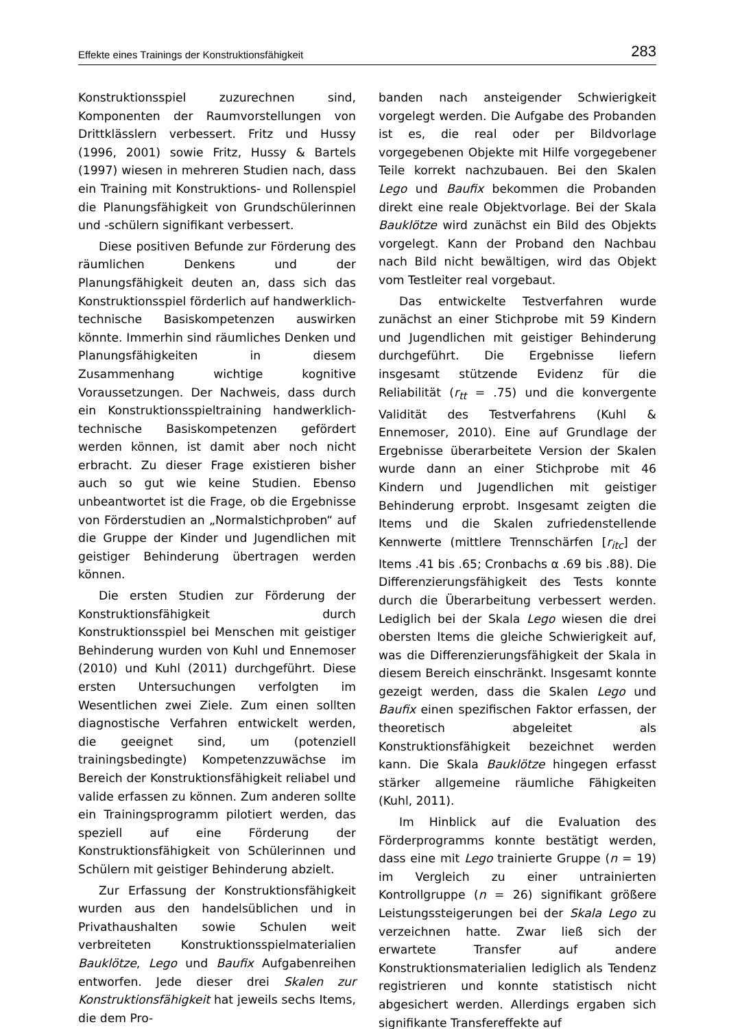Effekte eines Trainings der Konstruktionsfähigkeit 283
Konstruktionsspiel zuzurechnen sind, Komponenten der Raumvorstellungen von Drittklässlern verbessert. Fritz und Hussy (1996, 2001) sowie Fritz, Hussy & Bartels (1997) wiesen in mehreren Studien nach, dass ein Training mit Konstruktions- und Rollenspiel die Planungsfähigkeit von Grundschülerinnen und -schülern signifikant verbessert.
Diese positiven Befunde zur Förderung des räumlichen Denkens und der Planungsfähigkeit deuten an, dass sich das Konstruktionsspiel förderlich auf handwerklich-technische Basiskompetenzen auswirken könnte. Immerhin sind räumliches Denken und Planungsfähigkeiten in diesem Zusammenhang wichtige kognitive Voraussetzungen. Der Nachweis, dass durch ein Konstruktionsspieltraining handwerklich-technische Basiskompetenzen gefördert werden können, ist damit aber noch nicht erbracht. Zu dieser Frage existieren bisher auch so gut wie keine Studien. Ebenso unbeantwortet ist die Frage, ob die Ergebnisse von Förderstudien an „Normalstichproben“ auf die Gruppe der Kinder und Jugendlichen mit geistiger Behinderung übertragen werden können.
Die ersten Studien zur Förderung der Konstruktionsfähigkeit durch Konstruktionsspiel bei Menschen mit geistiger Behinderung wurden von Kuhl und Ennemoser (2010) und Kuhl (2011) durchgeführt. Diese ersten Untersuchungen verfolgten im Wesentlichen zwei Ziele. Zum einen sollten diagnostische Verfahren entwickelt werden, die geeignet sind, um (potenziell trainingsbedingte) Kompetenzzuwächse im Bereich der Konstruktionsfähigkeit reliabel und valide erfassen zu können. Zum anderen sollte ein Trainingsprogramm pilotiert werden, das speziell auf eine Förderung der Konstruktionsfähigkeit von Schülerinnen und Schülern mit geistiger Behinderung abzielt.
Zur Erfassung der Konstruktionsfähigkeit wurden aus den handelsüblichen und in Privathaushalten sowie Schulen weit verbreiteten Konstruktionsspielmaterialien Bauklötze, Lego und Baufix Aufgabenreihen entworfen. Jede dieser drei Skalen zur Konstruktionsfähigkeit hat jeweils sechs Items, die dem Pro-
banden nach ansteigender Schwierigkeit vorgelegt werden. Die Aufgabe des Probanden ist es, die real oder per Bildvorlage vorgegebenen Objekte mit Hilfe vorgegebener Teile korrekt nachzubauen. Bei den Skalen Lego und Baufix bekommen die Probanden direkt eine reale Objektvorlage. Bei der Skala Bauklötze wird zunächst ein Bild des Objekts vorgelegt. Kann der Proband den Nachbau nach Bild nicht bewältigen, wird das Objekt vom Testleiter real vorgebaut.
Das entwickelte Testverfahren wurde zunächst an einer Stichprobe mit 59 Kindern und Jugendlichen mit geistiger Behinderung durchgeführt. Die Ergebnisse liefern insgesamt stützende Evidenz für die Reliabilität (r<sub>tt</sub> = .75) und die konvergente Validität des Testverfahrens (Kuhl & Ennemoser, 2010). Eine auf Grundlage der Ergebnisse überarbeitete Version der Skalen wurde dann an einer Stichprobe mit 46 Kindern und Jugendlichen mit geistiger Behinderung erprobt. Insgesamt zeigten die Items und die Skalen zufriedenstellende Kennwerte (mittlere Trennschärfen [r<sub>itc</sub>] der Items .41 bis .65; Cronbachs α .69 bis .88). Die Differenzierungsfähigkeit des Tests konnte durch die Überarbeitung verbessert werden. Lediglich bei der Skala Lego wiesen die drei obersten Items die gleiche Schwierigkeit auf, was die Differenzierungsfähigkeit der Skala in diesem Bereich einschränkt. Insgesamt konnte gezeigt werden, dass die Skalen Lego und Baufix einen spezifischen Faktor erfassen, der theoretisch abgeleitet als Konstruktionsfähigkeit bezeichnet werden kann. Die Skala Bauklötze hingegen erfasst stärker allgemeine räumliche Fähigkeiten (Kuhl, 2011).
Im Hinblick auf die Evaluation des Förderprogramms konnte bestätigt werden, dass eine mit Lego trainierte Gruppe (n = 19) im Vergleich zu einer untrainierten Kontrollgruppe (n = 26) signifikant größere Leistungssteigerungen bei der Skala Lego zu verzeichnen hatte. Zwar ließ sich der erwartete Transfer auf andere Konstruktionsmaterialien lediglich als Tendenz registrieren und konnte statistisch nicht abgesichert werden. Allerdings ergaben sich signifikante Transfereffekte auf